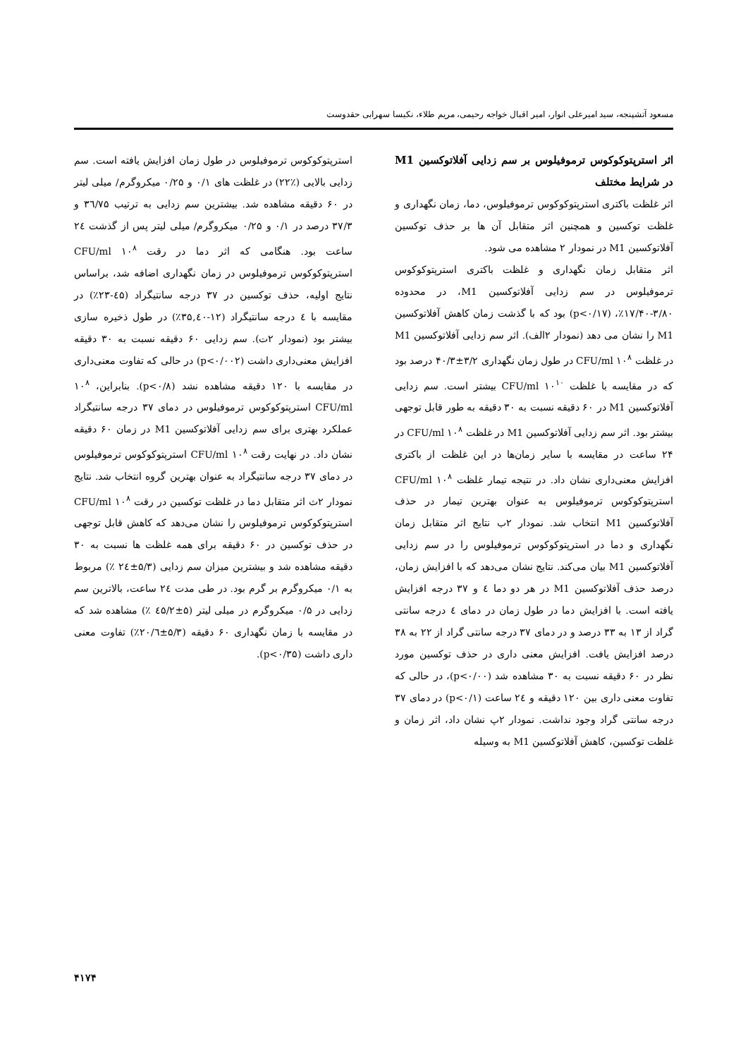مسعود آتشپنجه، سید امیرعلی انوار، امیر اقبال خواجه رحیمی، مریم طلاء، نکیسا سهرابی حقدوست
اثر استرپتوکوکوس ترموفیلوس بر سم زدایی آفلاتوکسین M1 در شرایط مختلف
اثر غلظت باکتری استرپتوکوکوس ترموفیلوس، دما، زمان نگهداری و غلظت توکسین و همچنین اثر متقابل آن ها بر حذف توکسین آفلاتوکسین M1 در نمودار ۲ مشاهده می شود.
اثر متقابل زمان نگهداری و غلظت باکتری استرپتوکوکوس ترموفیلوس در سم زدایی آفلاتوکسین M1، در محدوده ۳/۸۰-۱۷/۴۰٪، (p<۰/۱۷) بود که با گذشت زمان کاهش آفلاتوکسین M1 را نشان می دهد (نمودار ۲الف). اثر سم زدایی آفلاتوکسین M1 در غلظت ۱۰<sup>۸</sup> CFU/ml در طول زمان نگهداری ۳/۲±۴۰/۳ درصد بود که در مقایسه با غلظت ۱۰<sup>۱۰</sup> CFU/ml بیشتر است. سم زدایی آفلاتوکسین M1 در ۶۰ دقیقه نسبت به ۳۰ دقیقه به طور قابل توجهی بیشتر بود. اثر سم زدایی آفلاتوکسین M1 در غلظت ۱۰<sup>۸</sup> CFU/ml در ۲۴ ساعت در مقایسه با سایر زمان‌ها در این غلظت از باکتری افزایش معنی‌داری نشان داد. در نتیجه تیمار غلظت ۱۰<sup>۸</sup> CFU/ml استرپتوکوکوس ترموفیلوس به عنوان بهترین تیمار در حذف آفلاتوکسین M1 انتخاب شد. نمودار ۲ب نتایج اثر متقابل زمان نگهداری و دما در استرپتوکوکوس ترموفیلوس را در سم زدایی آفلاتوکسین M1 بیان می‌کند. نتایج نشان می‌دهد که با افزایش زمان، درصد حذف آفلاتوکسین M1 در هر دو دما ٤ و ۳۷ درجه افزایش یافته است. با افزایش دما در طول زمان در دمای ٤ درجه سانتی گراد از ۱۳ به ۳۳ درصد و در دمای ۳۷ درجه سانتی گراد از ۲۲ به ۳۸ درصد افزایش یافت. افزایش معنی داری در حذف توکسین مورد نظر در ۶۰ دقیقه نسبت به ۳۰ مشاهده شد (p<۰/۰۰)، در حالی که تفاوت معنی داری بین ۱۲۰ دقیقه و ۲٤ ساعت (p<۰/۱) در دمای ۳۷ درجه سانتی گراد وجود نداشت. نمودار ۲پ نشان داد، اثر زمان و غلظت توکسین، کاهش آفلاتوکسین M1 به وسیله
استرپتوکوکوس ترموفیلوس در طول زمان افزایش یافته است. سم زدایی بالایی (٪۲۲) در غلظت های ۰/۱ و ۰/۲۵ میکروگرم/ میلی لیتر در ۶۰ دقیقه مشاهده شد. بیشترین سم زدایی به ترتیب ۳٦/۷۵ و ۳۷/۳ درصد در ۰/۱ و ۰/۲۵ میکروگرم/ میلی لیتر پس از گذشت ۲٤ ساعت بود. هنگامی که اثر دما در رقت ۱۰<sup>۸</sup> CFU/ml استرپتوکوکوس ترموفیلوس در زمان نگهداری اضافه شد، براساس نتایج اولیه، حذف توکسین در ۳۷ درجه سانتیگراد (٤۵-۲۳٪) در مقایسه با ٤ درجه سانتیگراد (۱۲-۳۵,٤۰٪) در طول ذخیره سازی بیشتر بود (نمودار ۲ت). سم زدایی ۶۰ دقیقه نسبت به ۳۰ دقیقه افزایش معنی‌داری داشت (p<۰/۰۰۲) در حالی که تفاوت معنی‌داری در مقایسه با ۱۲۰ دقیقه مشاهده نشد (p<۰/۸). بنابراین، ۱۰<sup>۸</sup> CFU/ml استرپتوکوکوس ترموفیلوس در دمای ۳۷ درجه سانتیگراد عملکرد بهتری برای سم زدایی آفلاتوکسین M1 در زمان ۶۰ دقیقه نشان داد. در نهایت رقت ۱۰<sup>۸</sup> CFU/ml استرپتوکوکوس ترموفیلوس در دمای ۳۷ درجه سانتیگراد به عنوان بهترین گروه انتخاب شد. نتایج نمودار ۲ث اثر متقابل دما در غلظت توکسین در رقت ۱۰<sup>۸</sup> CFU/ml استرپتوکوکوس ترموفیلوس را نشان می‌دهد که کاهش قابل توجهی در حذف توکسین در ۶۰ دقیقه برای همه غلظت ها نسبت به ۳۰ دقیقه مشاهده شد و بیشترین میزان سم زدایی (۵/۳±۲٤ ٪) مربوط به ۰/۱ میکروگرم بر گرم بود. در طی مدت ۲٤ ساعت، بالاترین سم زدایی در ۰/۵ میکروگرم در میلی لیتر (۵±٤۵/۲ ٪) مشاهده شد که در مقایسه با زمان نگهداری ۶۰ دقیقه (۵/۳±۲۰/٦٪) تفاوت معنی داری داشت (p<۰/۳۵).
۴۱۷۴